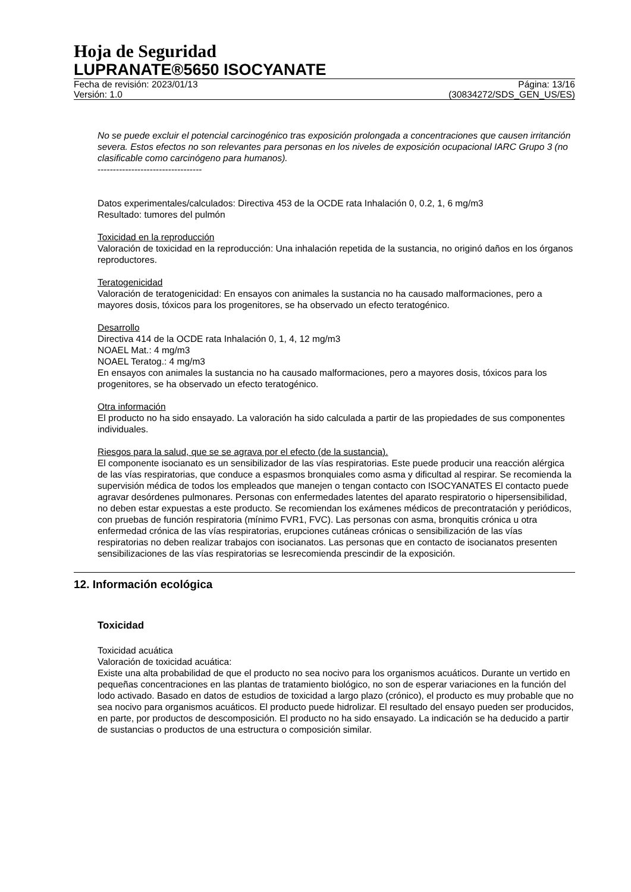Hoja de Seguridad
LUPRANATE®5650 ISOCYANATE
Fecha de revisión: 2023/01/13
Versión: 1.0
Página: 13/16
(30834272/SDS_GEN_US/ES)
No se puede excluir el potencial carcinogénico tras exposición prolongada a concentraciones que causen irritanción severa. Estos efectos no son relevantes para personas en los niveles de exposición ocupacional IARC Grupo 3 (no clasificable como carcinógeno para humanos).
----------------------------------
Datos experimentales/calculados: Directiva 453 de la OCDE rata Inhalación 0, 0.2, 1, 6 mg/m3
Resultado: tumores del pulmón
Toxicidad en la reproducción
Valoración de toxicidad en la reproducción: Una inhalación repetida de la sustancia, no originó daños en los órganos reproductores.
Teratogenicidad
Valoración de teratogenicidad: En ensayos con animales la sustancia no ha causado malformaciones, pero a mayores dosis, tóxicos para los progenitores, se ha observado un efecto teratogénico.
Desarrollo
Directiva 414 de la OCDE rata Inhalación 0, 1, 4, 12 mg/m3
NOAEL Mat.: 4 mg/m3
NOAEL Teratog.: 4 mg/m3
En ensayos con animales la sustancia no ha causado malformaciones, pero a mayores dosis, tóxicos para los progenitores, se ha observado un efecto teratogénico.
Otra información
El producto no ha sido ensayado. La valoración ha sido calculada a partir de las propiedades de sus componentes individuales.
Riesgos para la salud, que se se agrava por el efecto (de la sustancia).
El componente isocianato es un sensibilizador de las vías respiratorias. Este puede producir una reacción alérgica de las vías respiratorias, que conduce a espasmos bronquiales como asma y dificultad al respirar. Se recomienda la supervisión médica de todos los empleados que manejen o tengan contacto con ISOCYANATES El contacto puede agravar desórdenes pulmonares. Personas con enfermedades latentes del aparato respiratorio o hipersensibilidad, no deben estar expuestas a este producto. Se recomiendan los exámenes médicos de precontratación y periódicos, con pruebas de función respiratoria (mínimo FVR1, FVC). Las personas con asma, bronquitis crónica u otra enfermedad crónica de las vías respiratorias, erupciones cutáneas crónicas o sensibilización de las vías respiratorias no deben realizar trabajos con isocianatos. Las personas que en contacto de isocianatos presenten sensibilizaciones de las vías respiratorias se lesrecomienda prescindir de la exposición.
12. Información ecológica
Toxicidad
Toxicidad acuática
Valoración de toxicidad acuática:
Existe una alta probabilidad de que el producto no sea nocivo para los organismos acuáticos. Durante un vertido en pequeñas concentraciones en las plantas de tratamiento biológico, no son de esperar variaciones en la función del lodo activado. Basado en datos de estudios de toxicidad a largo plazo (crónico), el producto es muy probable que no sea nocivo para organismos acuáticos. El producto puede hidrolizar. El resultado del ensayo pueden ser producidos, en parte, por productos de descomposición. El producto no ha sido ensayado. La indicación se ha deducido a partir de sustancias o productos de una estructura o composición similar.